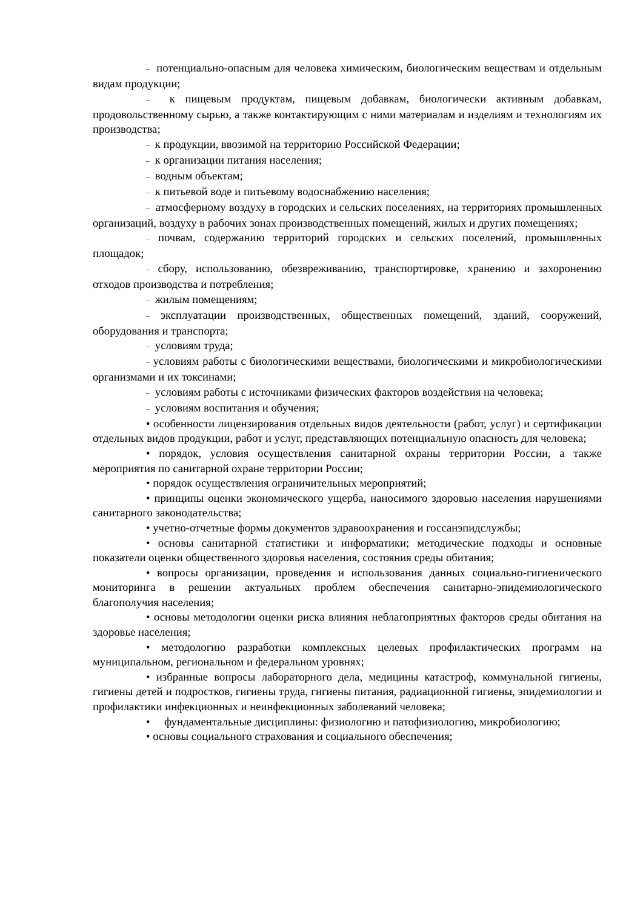– потенциально-опасным для человека химическим, биологическим веществам и отдельным видам продукции;
– к пищевым продуктам, пищевым добавкам, биологически активным добавкам, продовольственному сырью, а также контактирующим с ними материалам и изделиям и технологиям их производства;
– к продукции, ввозимой на территорию Российской Федерации;
– к организации питания населения;
– водным объектам;
– к питьевой воде и питьевому водоснабжению населения;
– атмосферному воздуху в городских и сельских поселениях, на территориях промышленных организаций, воздуху в рабочих зонах производственных помещений, жилых и других помещениях;
– почвам, содержанию территорий городских и сельских поселений, промышленных площадок;
– сбору, использованию, обезвреживанию, транспортировке, хранению и захоронению отходов производства и потребления;
– жилым помещениям;
– эксплуатации производственных, общественных помещений, зданий, сооружений, оборудования и транспорта;
– условиям труда;
– условиям работы с биологическими веществами, биологическими и микробиологическими организмами и их токсинами;
– условиям работы с источниками физических факторов воздействия на человека;
– условиям воспитания и обучения;
• особенности лицензирования отдельных видов деятельности (работ, услуг) и сертификации отдельных видов продукции, работ и услуг, представляющих потенциальную опасность для человека;
• порядок, условия осуществления санитарной охраны территории России, а также мероприятия по санитарной охране территории России;
• порядок осуществления ограничительных мероприятий;
• принципы оценки экономического ущерба, наносимого здоровью населения нарушениями санитарного законодательства;
• учетно-отчетные формы документов здравоохранения и госсанэпидслужбы;
• основы санитарной статистики и информатики; методические подходы и основные показатели оценки общественного здоровья населения, состояния среды обитания;
• вопросы организации, проведения и использования данных социально-гигиенического мониторинга в решении актуальных проблем обеспечения санитарно-эпидемиологического благополучия населения;
• основы методологии оценки риска влияния неблагоприятных факторов среды обитания на здоровье населения;
• методологию разработки комплексных целевых профилактических программ на муниципальном, региональном и федеральном уровнях;
• избранные вопросы лабораторного дела, медицины катастроф, коммунальной гигиены, гигиены детей и подростков, гигиены труда, гигиены питания, радиационной гигиены, эпидемиологии и профилактики инфекционных и неинфекционных заболеваний человека;
• фундаментальные дисциплины: физиологию и патофизиологию, микробиологию;
• основы социального страхования и социального обеспечения;